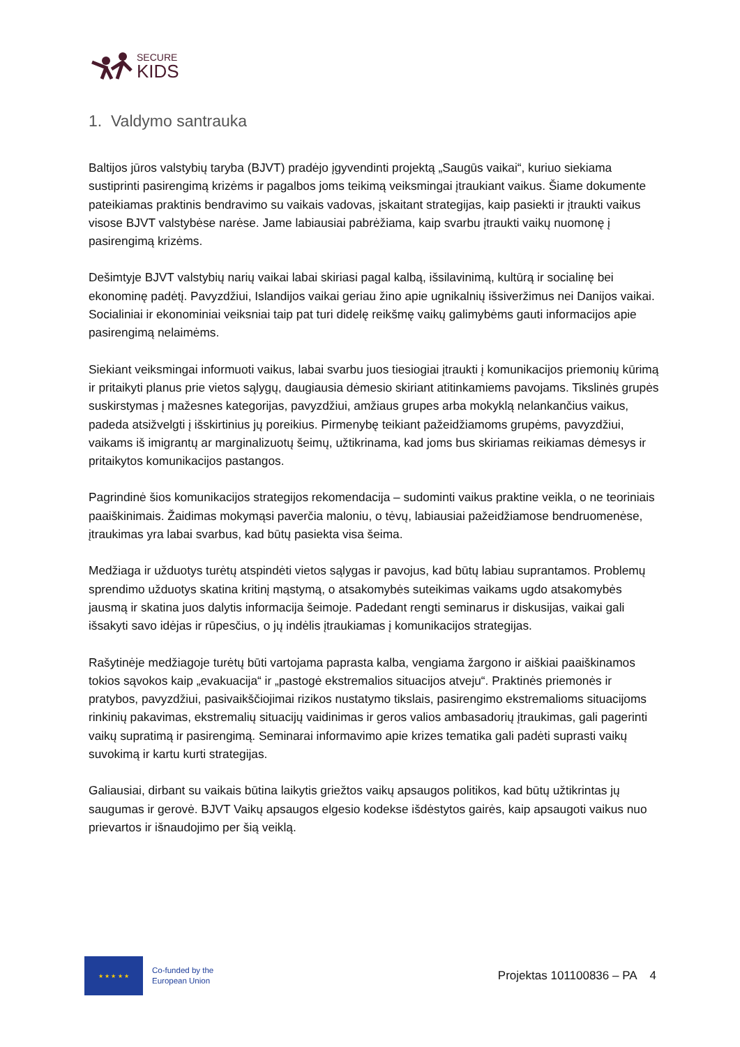SECURE
KIDS
1. Valdymo santrauka
Baltijos jūros valstybių taryba (BJVT) pradėjo įgyvendinti projektą „Saugūs vaikai“, kuriuo siekiama sustiprinti pasirengimą krizėms ir pagalbos joms teikimą veiksmingai įtraukiant vaikus. Šiame dokumente pateikiamas praktinis bendravimo su vaikais vadovas, įskaitant strategijas, kaip pasiekti ir įtraukti vaikus visose BJVT valstybėse narėse. Jame labiausiai pabrėžiama, kaip svarbu įtraukti vaikų nuomonę į pasirengimą krizėms.
Dešimtyje BJVT valstybių narių vaikai labai skiriasi pagal kalbą, išsilavinimą, kultūrą ir socialinę bei ekonominę padėtį. Pavyzdžiui, Islandijos vaikai geriau žino apie ugnikalnių išsiveržimus nei Danijos vaikai. Socialiniai ir ekonominiai veiksniai taip pat turi didelę reikšmę vaikų galimybėms gauti informacijos apie pasirengimą nelaimėms.
Siekiant veiksmingai informuoti vaikus, labai svarbu juos tiesiogiai įtraukti į komunikacijos priemonių kūrimą ir pritaikyti planus prie vietos sąlygų, daugiausia dėmesio skiriant atitinkamiems pavojams. Tikslinės grupės suskirstymas į mažesnes kategorijas, pavyzdžiui, amžiaus grupes arba mokyklą nelankančius vaikus, padeda atsižvelgti į išskirtinius jų poreikius. Pirmenybę teikiant pažeidžiamoms grupėms, pavyzdžiui, vaikams iš imigrantų ar marginalizuotų šeimų, užtikrinama, kad joms bus skiriamas reikiamas dėmesys ir pritaikytos komunikacijos pastangos.
Pagrindinė šios komunikacijos strategijos rekomendacija – sudominti vaikus praktine veikla, o ne teoriniais paaiškinimais. Žaidimas mokymąsi paverčia maloniu, o tėvų, labiausiai pažeidžiamose bendruomenėse, įtraukimas yra labai svarbus, kad būtų pasiekta visa šeima.
Medžiaga ir užduotys turėtų atspindėti vietos sąlygas ir pavojus, kad būtų labiau suprantamos. Problemų sprendimo užduotys skatina kritinį mąstymą, o atsakomybės suteikimas vaikams ugdo atsakomybės jausmą ir skatina juos dalytis informacija šeimoje. Padedant rengti seminarus ir diskusijas, vaikai gali išsakyti savo idėjas ir rūpesčius, o jų indėlis įtraukiamas į komunikacijos strategijas.
Rašytinėje medžiagoje turėtų būti vartojama paprasta kalba, vengiama žargono ir aiškiai paaiškinamos tokios sąvokos kaip „evakuacija“ ir „pastogė ekstremalios situacijos atveju“. Praktinės priemonės ir pratybos, pavyzdžiui, pasivaikščiojimai rizikos nustatymo tikslais, pasirengimo ekstremalioms situacijoms rinkinių pakavimas, ekstremalių situacijų vaidinimas ir geros valios ambasadorių įtraukimas, gali pagerinti vaikų supratimą ir pasirengimą. Seminarai informavimo apie krizes tematika gali padėti suprasti vaikų suvokimą ir kartu kurti strategijas.
Galiausiai, dirbant su vaikais būtina laikytis griežtos vaikų apsaugos politikos, kad būtų užtikrintas jų saugumas ir gerovė. BJVT Vaikų apsaugos elgesio kodekse išdėstytos gairės, kaip apsaugoti vaikus nuo prievartos ir išnaudojimo per šią veiklą.
★ ★ ★ ★ ★
Co-funded by the
European Union
Projektas 101100836 – PA 4